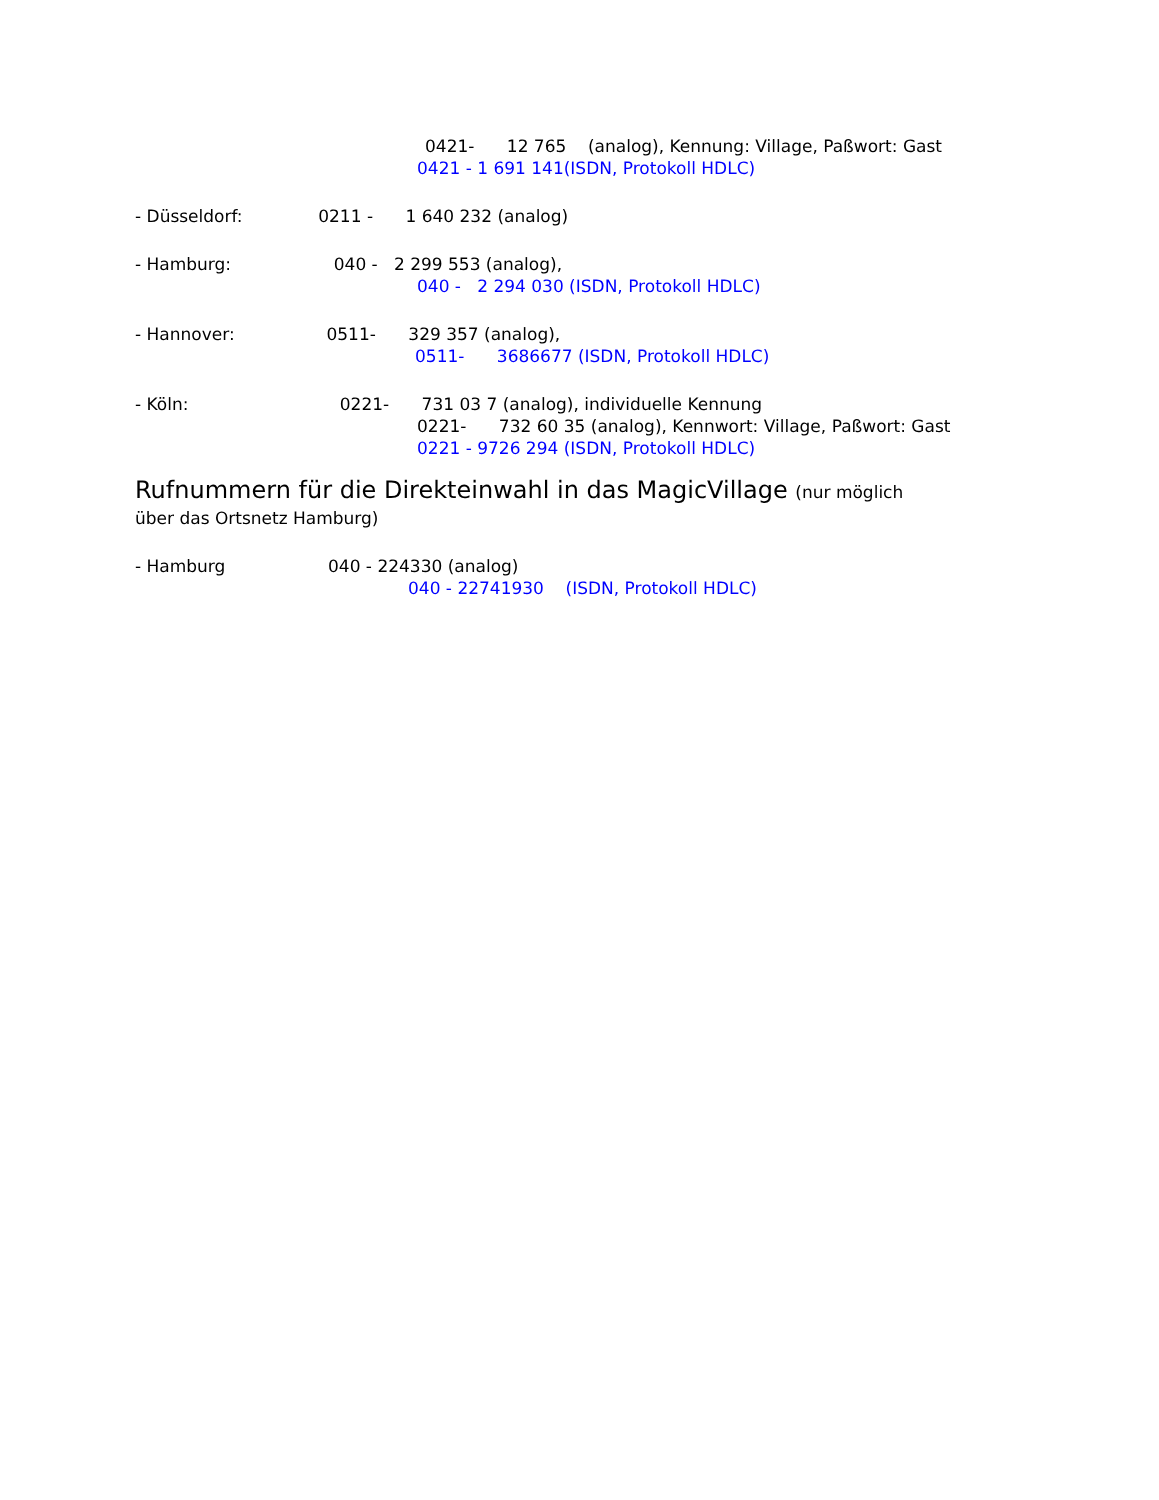0421- 12 765 (analog), Kennung: Village, Paßwort: Gast
0421 - 1 691 141(ISDN, Protokoll HDLC)
- Düsseldorf: 0211 - 1 640 232 (analog)
- Hamburg: 040 - 2 299 553 (analog),
040 - 2 294 030 (ISDN, Protokoll HDLC)
- Hannover: 0511- 329 357 (analog),
0511- 3686677 (ISDN, Protokoll HDLC)
- Köln: 0221- 731 03 7 (analog), individuelle Kennung
0221- 732 60 35 (analog), Kennwort: Village, Paßwort: Gast
0221 - 9726 294 (ISDN, Protokoll HDLC)
Rufnummern für die Direkteinwahl in das MagicVillage (nur möglich
über das Ortsnetz Hamburg)
- Hamburg 040 - 224330 (analog)
040 - 22741930 (ISDN, Protokoll HDLC)